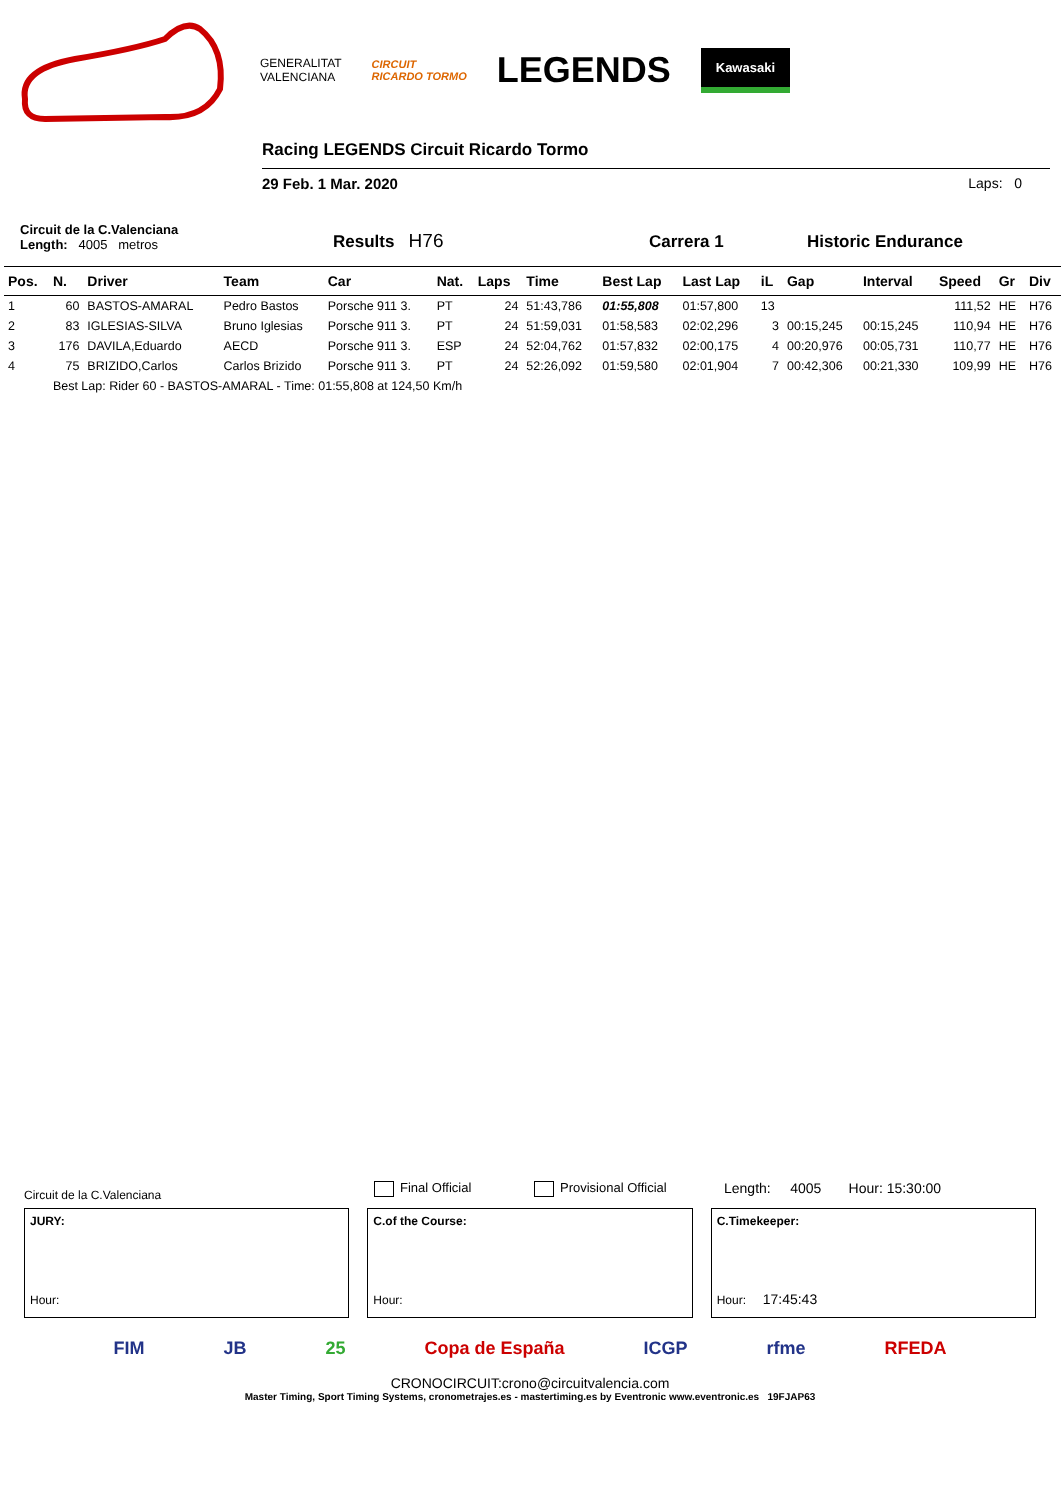GENERALITAT
VALENCIANA
CIRCUIT
RICARDO TORMO
LEGENDS
Kawasaki
Racing LEGENDS Circuit Ricardo Tormo
29 Feb. 1 Mar. 2020 Laps: 0
Circuit de la C.Valenciana
Length: 4005 metros
Results H76
Carrera 1
Historic Endurance
| Pos. | N. | Driver | Team | Car | Nat. | Laps | Time | Best Lap | Last Lap | iL | Gap | Interval | Speed | Gr | Div |
| --- | --- | --- | --- | --- | --- | --- | --- | --- | --- | --- | --- | --- | --- | --- | --- |
| 1 | 60 | BASTOS-AMARAL | Pedro Bastos | Porsche 911 3. | PT | 24 | 51:43,786 | 01:55,808 | 01:57,800 | 13 | | | 111,52 | HE | H76 |
| 2 | 83 | IGLESIAS-SILVA | Bruno Iglesias | Porsche 911 3. | PT | 24 | 51:59,031 | 01:58,583 | 02:02,296 | 3 | 00:15,245 | 00:15,245 | 110,94 | HE | H76 |
| 3 | 176 | DAVILA,Eduardo | AECD | Porsche 911 3. | ESP | 24 | 52:04,762 | 01:57,832 | 02:00,175 | 4 | 00:20,976 | 00:05,731 | 110,77 | HE | H76 |
| 4 | 75 | BRIZIDO,Carlos | Carlos Brizido | Porsche 911 3. | PT | 24 | 52:26,092 | 01:59,580 | 02:01,904 | 7 | 00:42,306 | 00:21,330 | 109,99 | HE | H76 |
| | Best Lap: Rider 60 - BASTOS-AMARAL - Time: 01:55,808 at 124,50 Km/h | | | | | | | | | | | | | | |
Circuit de la C.Valenciana Final Official Provisional Official Length: 4005 Hour: 15:30:00
JURY:
Hour:
C.of the Course:
Hour:
C.Timekeeper:
Hour: 17:45:43
FIM JB 25 Copa de España ICGP rfme RFEDA
CRONOCIRCUIT:crono@circuitvalencia.com
Master Timing, Sport Timing Systems, cronometrajes.es - mastertiming.es by Eventronic www.eventronic.es 19FJAP63